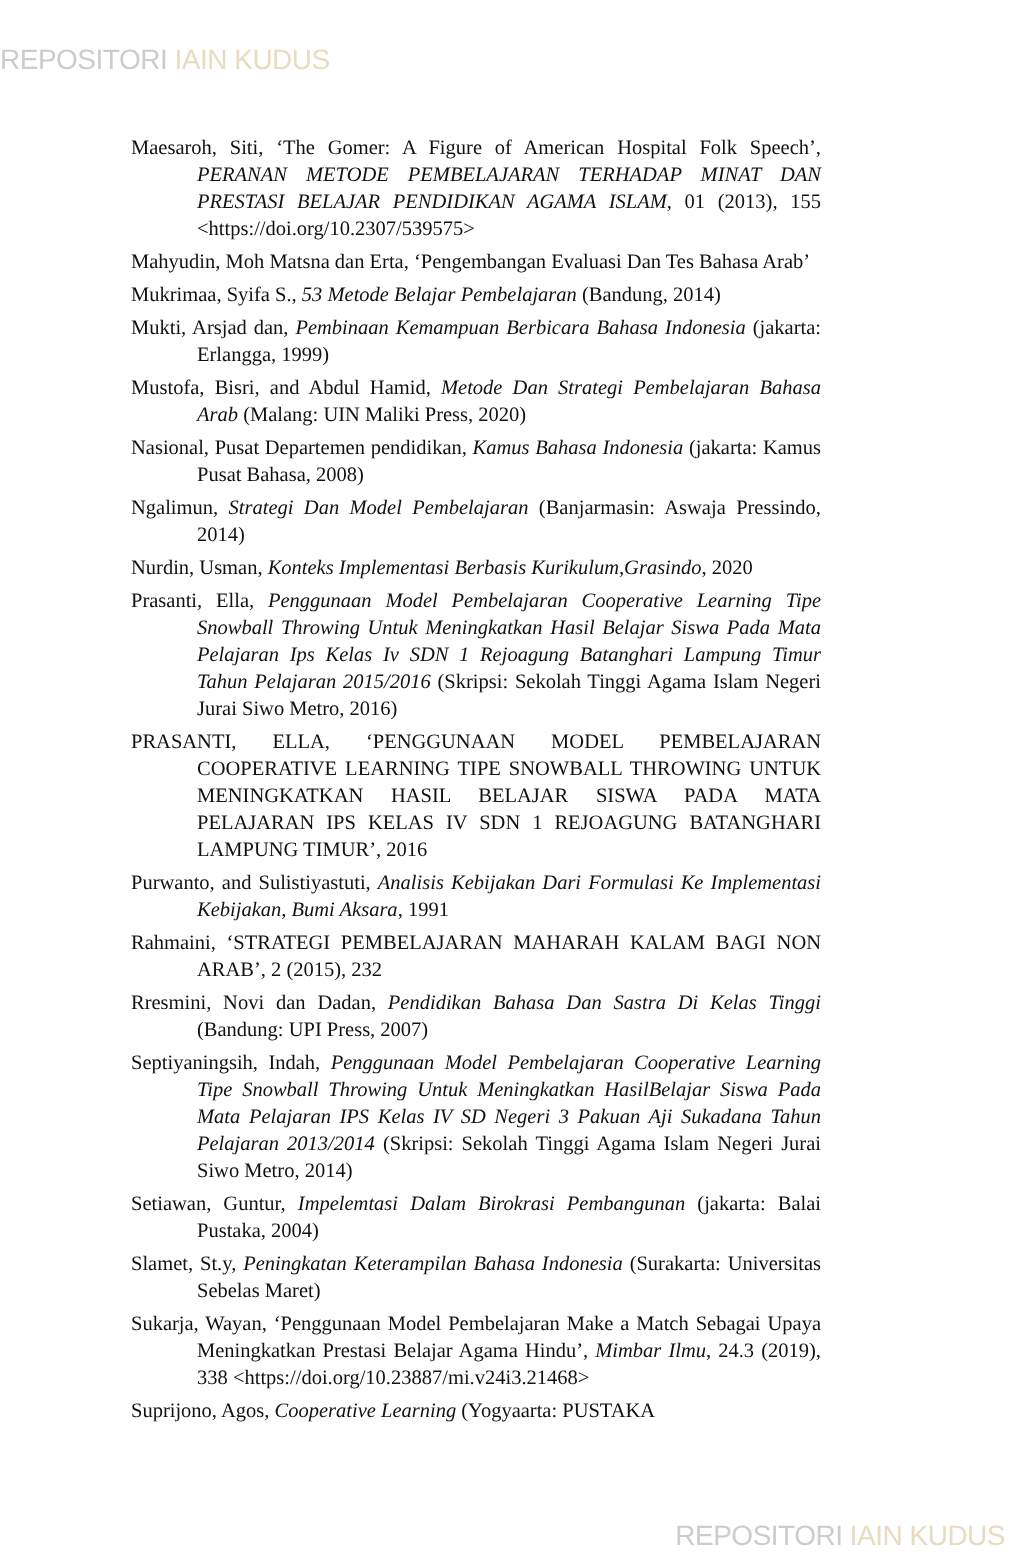REPOSITORI IAIN KUDUS
Maesaroh, Siti, ‘The Gomer: A Figure of American Hospital Folk Speech’, PERANAN METODE PEMBELAJARAN TERHADAP MINAT DAN PRESTASI BELAJAR PENDIDIKAN AGAMA ISLAM, 01 (2013), 155 <https://doi.org/10.2307/539575>
Mahyudin, Moh Matsna dan Erta, ‘Pengembangan Evaluasi Dan Tes Bahasa Arab’
Mukrimaa, Syifa S., 53 Metode Belajar Pembelajaran (Bandung, 2014)
Mukti, Arsjad dan, Pembinaan Kemampuan Berbicara Bahasa Indonesia (jakarta: Erlangga, 1999)
Mustofa, Bisri, and Abdul Hamid, Metode Dan Strategi Pembelajaran Bahasa Arab (Malang: UIN Maliki Press, 2020)
Nasional, Pusat Departemen pendidikan, Kamus Bahasa Indonesia (jakarta: Kamus Pusat Bahasa, 2008)
Ngalimun, Strategi Dan Model Pembelajaran (Banjarmasin: Aswaja Pressindo, 2014)
Nurdin, Usman, Konteks Implementasi Berbasis Kurikulum,Grasindo, 2020
Prasanti, Ella, Penggunaan Model Pembelajaran Cooperative Learning Tipe Snowball Throwing Untuk Meningkatkan Hasil Belajar Siswa Pada Mata Pelajaran Ips Kelas Iv SDN 1 Rejoagung Batanghari Lampung Timur Tahun Pelajaran 2015/2016 (Skripsi: Sekolah Tinggi Agama Islam Negeri Jurai Siwo Metro, 2016)
PRASANTI, ELLA, ‘PENGGUNAAN MODEL PEMBELAJARAN COOPERATIVE LEARNING TIPE SNOWBALL THROWING UNTUK MENINGKATKAN HASIL BELAJAR SISWA PADA MATA PELAJARAN IPS KELAS IV SDN 1 REJOAGUNG BATANGHARI LAMPUNG TIMUR’, 2016
Purwanto, and Sulistiyastuti, Analisis Kebijakan Dari Formulasi Ke Implementasi Kebijakan, Bumi Aksara, 1991
Rahmaini, ‘STRATEGI PEMBELAJARAN MAHARAH KALAM BAGI NON ARAB’, 2 (2015), 232
Rresmini, Novi dan Dadan, Pendidikan Bahasa Dan Sastra Di Kelas Tinggi (Bandung: UPI Press, 2007)
Septiyaningsih, Indah, Penggunaan Model Pembelajaran Cooperative Learning Tipe Snowball Throwing Untuk Meningkatkan HasilBelajar Siswa Pada Mata Pelajaran IPS Kelas IV SD Negeri 3 Pakuan Aji Sukadana Tahun Pelajaran 2013/2014 (Skripsi: Sekolah Tinggi Agama Islam Negeri Jurai Siwo Metro, 2014)
Setiawan, Guntur, Impelemtasi Dalam Birokrasi Pembangunan (jakarta: Balai Pustaka, 2004)
Slamet, St.y, Peningkatan Keterampilan Bahasa Indonesia (Surakarta: Universitas Sebelas Maret)
Sukarja, Wayan, ‘Penggunaan Model Pembelajaran Make a Match Sebagai Upaya Meningkatkan Prestasi Belajar Agama Hindu’, Mimbar Ilmu, 24.3 (2019), 338 <https://doi.org/10.23887/mi.v24i3.21468>
Suprijono, Agos, Cooperative Learning (Yogyaarta: PUSTAKA
REPOSITORI IAIN KUDUS